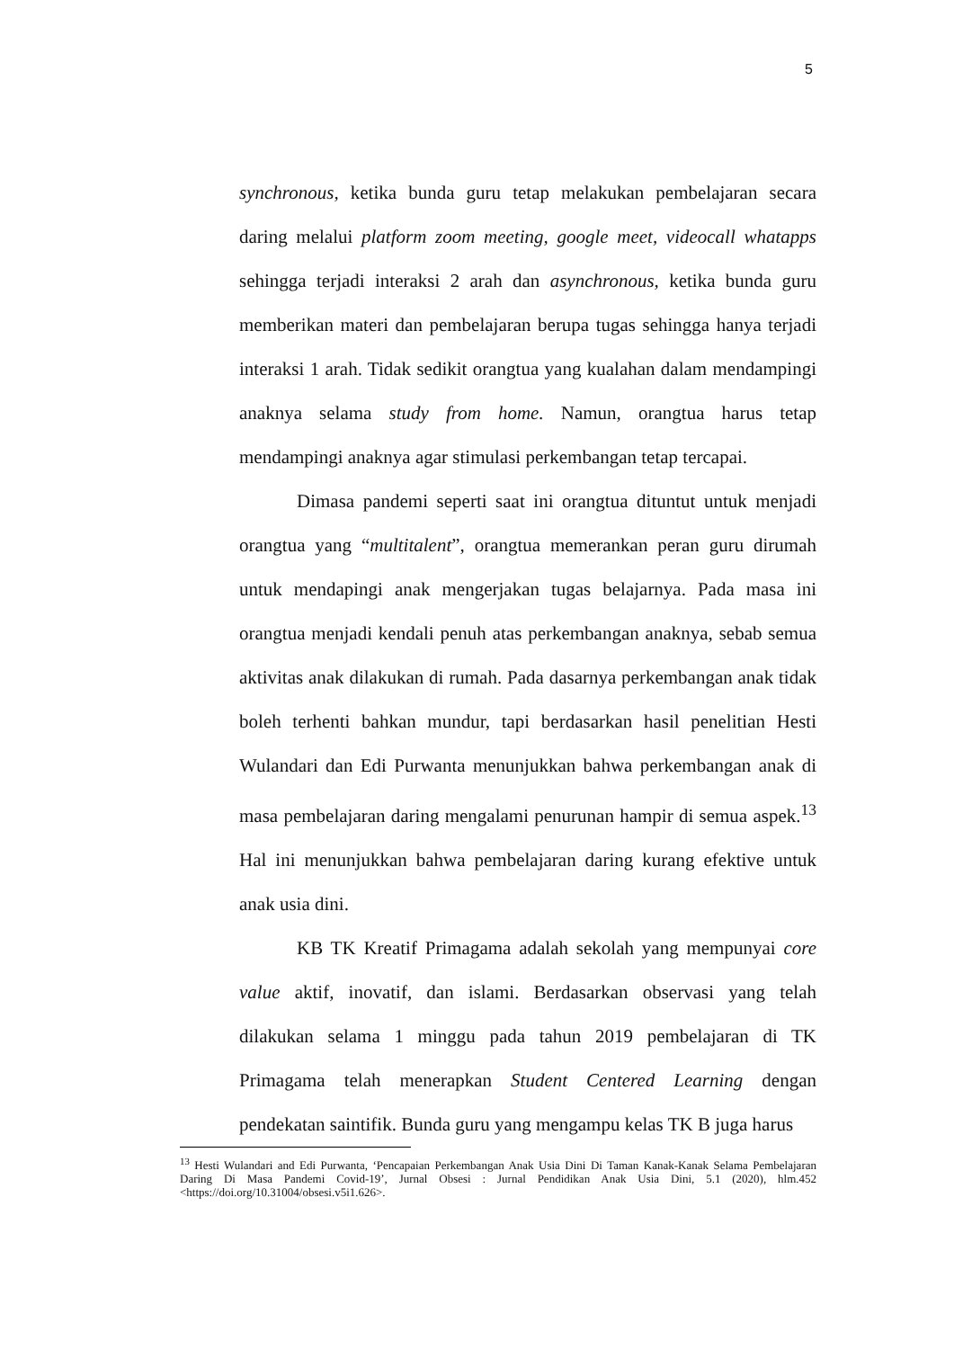5
synchronous, ketika bunda guru tetap melakukan pembelajaran secara daring melalui platform zoom meeting, google meet, videocall whatapps sehingga terjadi interaksi 2 arah dan asynchronous, ketika bunda guru memberikan materi dan pembelajaran berupa tugas sehingga hanya terjadi interaksi 1 arah. Tidak sedikit orangtua yang kualahan dalam mendampingi anaknya selama study from home. Namun, orangtua harus tetap mendampingi anaknya agar stimulasi perkembangan tetap tercapai.
Dimasa pandemi seperti saat ini orangtua dituntut untuk menjadi orangtua yang “multitalent”, orangtua memerankan peran guru dirumah untuk mendapingi anak mengerjakan tugas belajarnya. Pada masa ini orangtua menjadi kendali penuh atas perkembangan anaknya, sebab semua aktivitas anak dilakukan di rumah. Pada dasarnya perkembangan anak tidak boleh terhenti bahkan mundur, tapi berdasarkan hasil penelitian Hesti Wulandari dan Edi Purwanta menunjukkan bahwa perkembangan anak di masa pembelajaran daring mengalami penurunan hampir di semua aspek.<sup>13</sup> Hal ini menunjukkan bahwa pembelajaran daring kurang efektive untuk anak usia dini.
KB TK Kreatif Primagama adalah sekolah yang mempunyai core value aktif, inovatif, dan islami. Berdasarkan observasi yang telah dilakukan selama 1 minggu pada tahun 2019 pembelajaran di TK Primagama telah menerapkan Student Centered Learning dengan pendekatan saintifik. Bunda guru yang mengampu kelas TK B juga harus
<sup>13</sup> Hesti Wulandari and Edi Purwanta, ‘Pencapaian Perkembangan Anak Usia Dini Di Taman Kanak-Kanak Selama Pembelajaran Daring Di Masa Pandemi Covid-19’, Jurnal Obsesi : Jurnal Pendidikan Anak Usia Dini, 5.1 (2020), hlm.452 <https://doi.org/10.31004/obsesi.v5i1.626>.